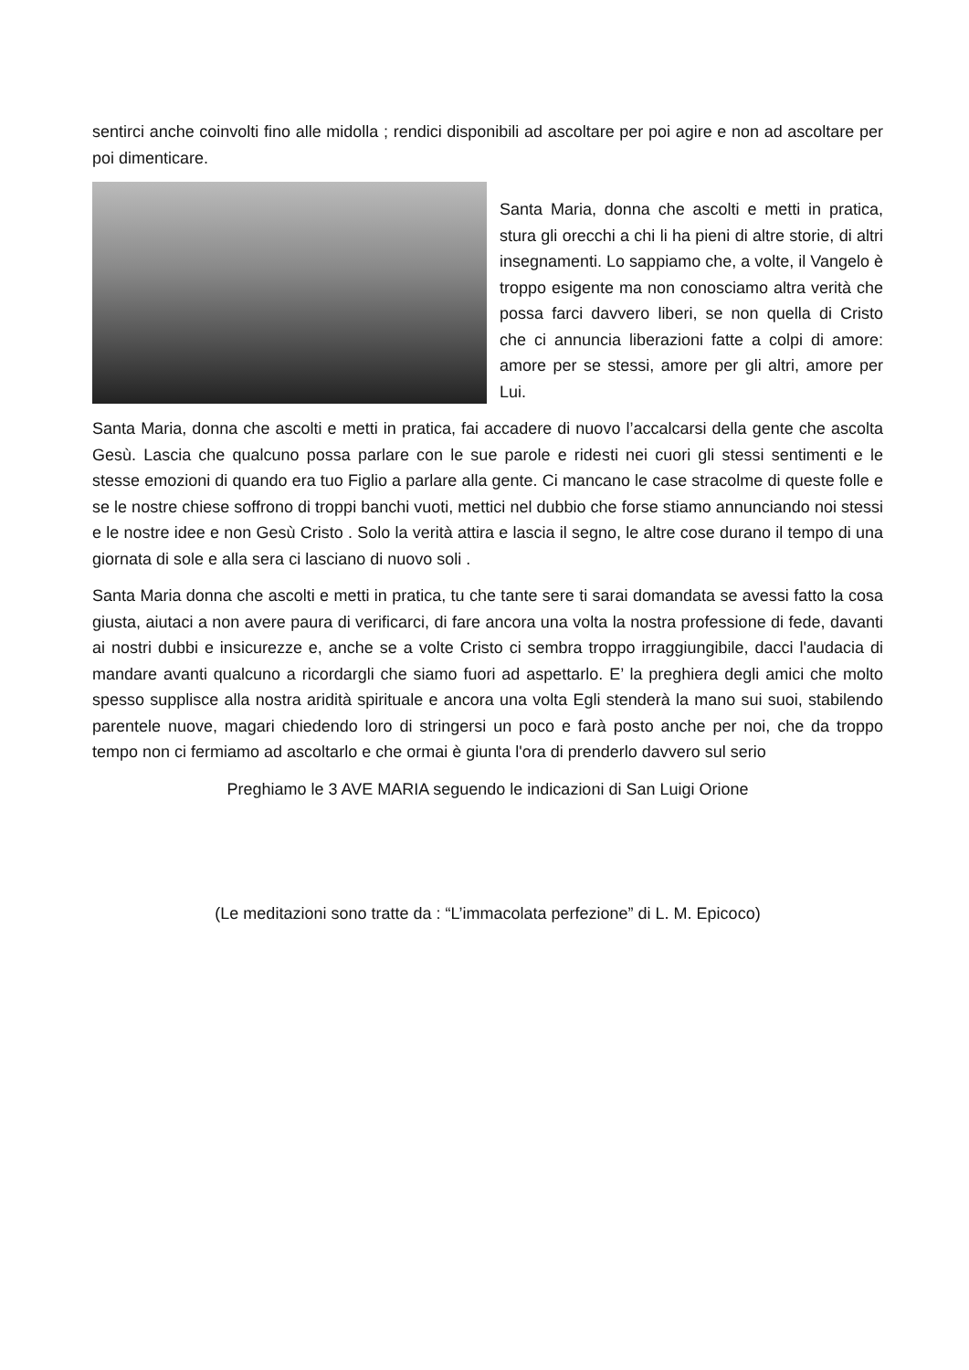sentirci anche coinvolti fino alle midolla ; rendici disponibili ad ascoltare per poi agire e non ad ascoltare per poi dimenticare.
Santa Maria, donna che ascolti e metti in pratica, stura gli orecchi a chi li ha pieni di altre storie, di altri insegnamenti. Lo sappiamo che, a volte, il Vangelo è troppo esigente ma non conosciamo altra verità che possa farci davvero liberi, se non quella di Cristo che ci annuncia liberazioni fatte a colpi di amore: amore per se stessi, amore per gli altri, amore per Lui.
Santa Maria, donna che ascolti e metti in pratica, fai accadere di nuovo l’accalcarsi della gente che ascolta Gesù. Lascia che qualcuno possa parlare con le sue parole e ridesti nei cuori gli stessi sentimenti e le stesse emozioni di quando era tuo Figlio a parlare alla gente. Ci mancano le case stracolme di queste folle e se le nostre chiese soffrono di troppi banchi vuoti, mettici nel dubbio che forse stiamo annunciando noi stessi e le nostre idee e non Gesù Cristo . Solo la verità attira e lascia il segno, le altre cose durano il tempo di una giornata di sole e alla sera ci lasciano di nuovo soli .
Santa Maria donna che ascolti e metti in pratica, tu che tante sere ti sarai domandata se avessi fatto la cosa giusta, aiutaci a non avere paura di verificarci, di fare ancora una volta la nostra professione di fede, davanti ai nostri dubbi e insicurezze e, anche se a volte Cristo ci sembra troppo irraggiungibile, dacci l'audacia di mandare avanti qualcuno a ricordargli che siamo fuori ad aspettarlo. E’ la preghiera degli amici che molto spesso supplisce alla nostra aridità spirituale e ancora una volta Egli stenderà la mano sui suoi, stabilendo parentele nuove, magari chiedendo loro di stringersi un poco e farà posto anche per noi, che da troppo tempo non ci fermiamo ad ascoltarlo e che ormai è giunta l'ora di prenderlo davvero sul serio
Preghiamo le 3 AVE MARIA seguendo le indicazioni di San Luigi Orione
(Le meditazioni sono tratte da : “L’immacolata perfezione” di L. M. Epicoco)